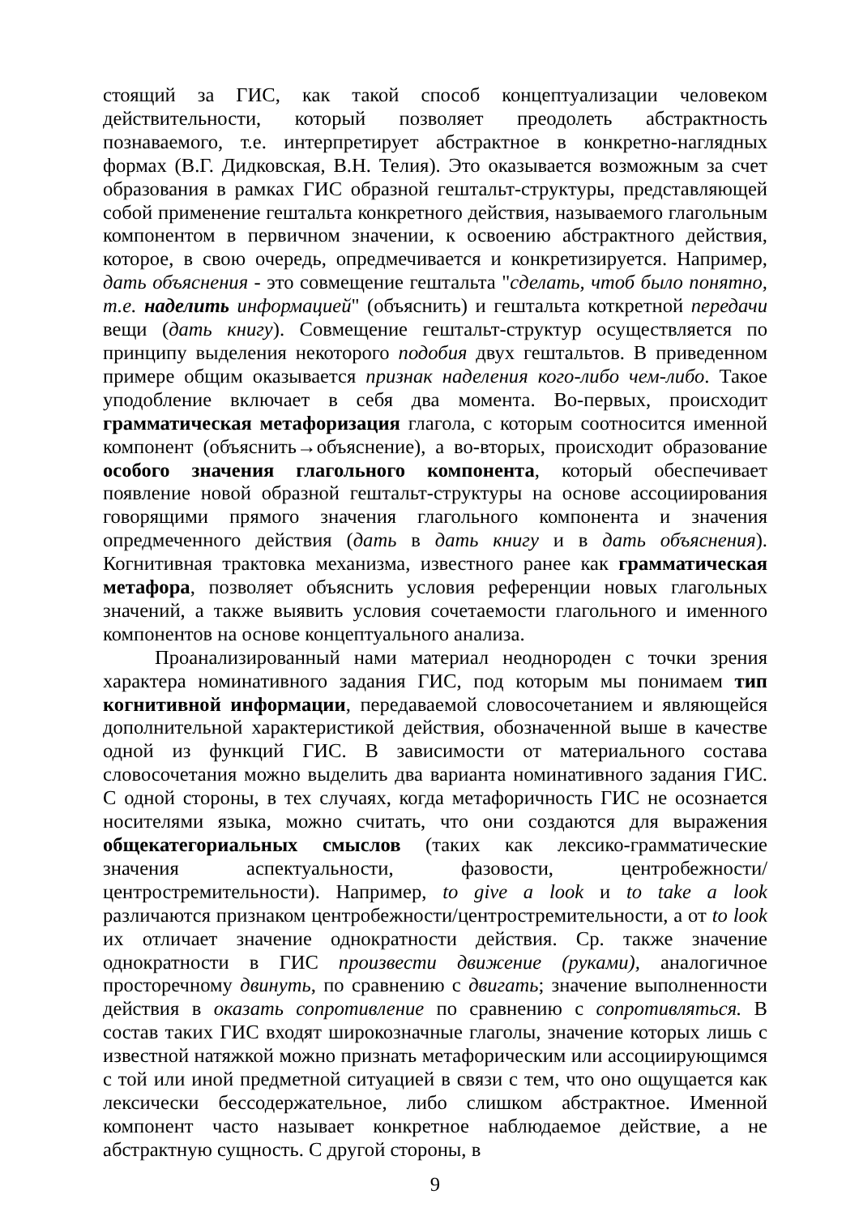стоящий за ГИС, как такой способ концептуализации человеком действительности, который позволяет преодолеть абстрактность познаваемого, т.е. интерпретирует абстрактное в конкретно-наглядных формах (В.Г. Дидковская, В.Н. Телия). Это оказывается возможным за счет образования в рамках ГИС образной гештальт-структуры, представляющей собой применение гештальта конкретного действия, называемого глагольным компонентом в первичном значении, к освоению абстрактного действия, которое, в свою очередь, опредмечивается и конкретизируется. Например, дать объяснения - это совмещение гештальта "сделать, чтоб было понятно, т.е. наделить информацией" (объяснить) и гештальта коткретной передачи вещи (дать книгу). Совмещение гештальт-структур осуществляется по принципу выделения некоторого подобия двух гештальтов. В приведенном примере общим оказывается признак наделения кого-либо чем-либо. Такое уподобление включает в себя два момента. Во-первых, происходит грамматическая метафоризация глагола, с которым соотносится именной компонент (объяснить→объяснение), а во-вторых, происходит образование особого значения глагольного компонента, который обеспечивает появление новой образной гештальт-структуры на основе ассоциирования говорящими прямого значения глагольного компонента и значения опредмеченного действия (дать в дать книгу и в дать объяснения). Когнитивная трактовка механизма, известного ранее как грамматическая метафора, позволяет объяснить условия референции новых глагольных значений, а также выявить условия сочетаемости глагольного и именного компонентов на основе концептуального анализа.
Проанализированный нами материал неоднороден с точки зрения характера номинативного задания ГИС, под которым мы понимаем тип когнитивной информации, передаваемой словосочетанием и являющейся дополнительной характеристикой действия, обозначенной выше в качестве одной из функций ГИС. В зависимости от материального состава словосочетания можно выделить два варианта номинативного задания ГИС. С одной стороны, в тех случаях, когда метафоричность ГИС не осознается носителями языка, можно считать, что они создаются для выражения общекатегориальных смыслов (таких как лексико-грамматические значения аспектуальности, фазовости, центробежности/центростремительности). Например, to give a look и to take a look различаются признаком центробежности/центростремительности, а от to look их отличает значение однократности действия. Ср. также значение однократности в ГИС произвести движение (руками), аналогичное просторечному двинуть, по сравнению с двигать; значение выполненности действия в оказать сопротивление по сравнению с сопротивляться. В состав таких ГИС входят широкозначные глаголы, значение которых лишь с известной натяжкой можно признать метафорическим или ассоциирующимся с той или иной предметной ситуацией в связи с тем, что оно ощущается как лексически бессодержательное, либо слишком абстрактное. Именной компонент часто называет конкретное наблюдаемое действие, а не абстрактную сущность. С другой стороны, в
9